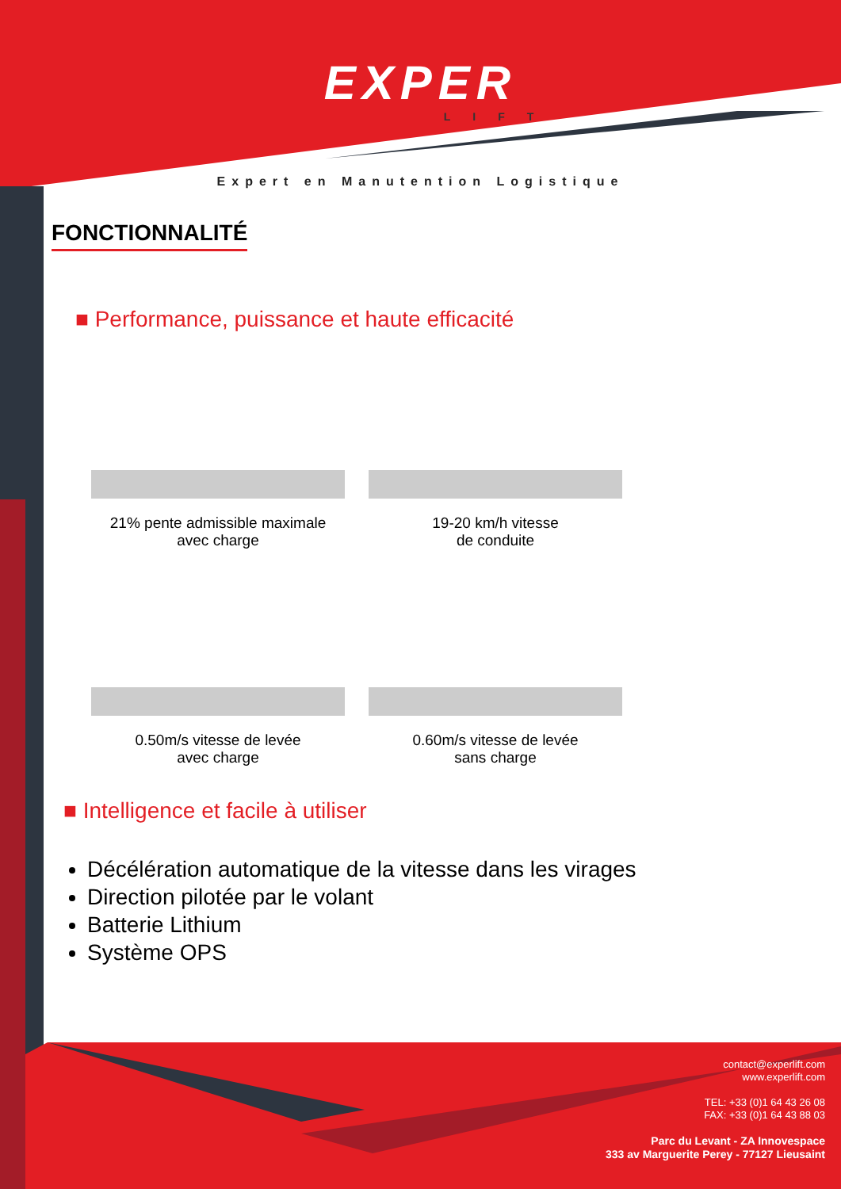EXPER
LIFT
Expert en Manutention Logistique
FONCTIONNALITÉ
■ Performance, puissance et haute efficacité
21% pente admissible maximale
avec charge
19-20 km/h vitesse
de conduite
0.50m/s vitesse de levée
avec charge
0.60m/s vitesse de levée
sans charge
■ Intelligence et facile à utiliser
Décélération automatique de la vitesse dans les virages
Direction pilotée par le volant
Batterie Lithium
Système OPS
contact@experlift.com
www.experlift.com
TEL: +33 (0)1 64 43 26 08
FAX: +33 (0)1 64 43 88 03
Parc du Levant - ZA Innovespace
333 av Marguerite Perey - 77127 Lieusaint